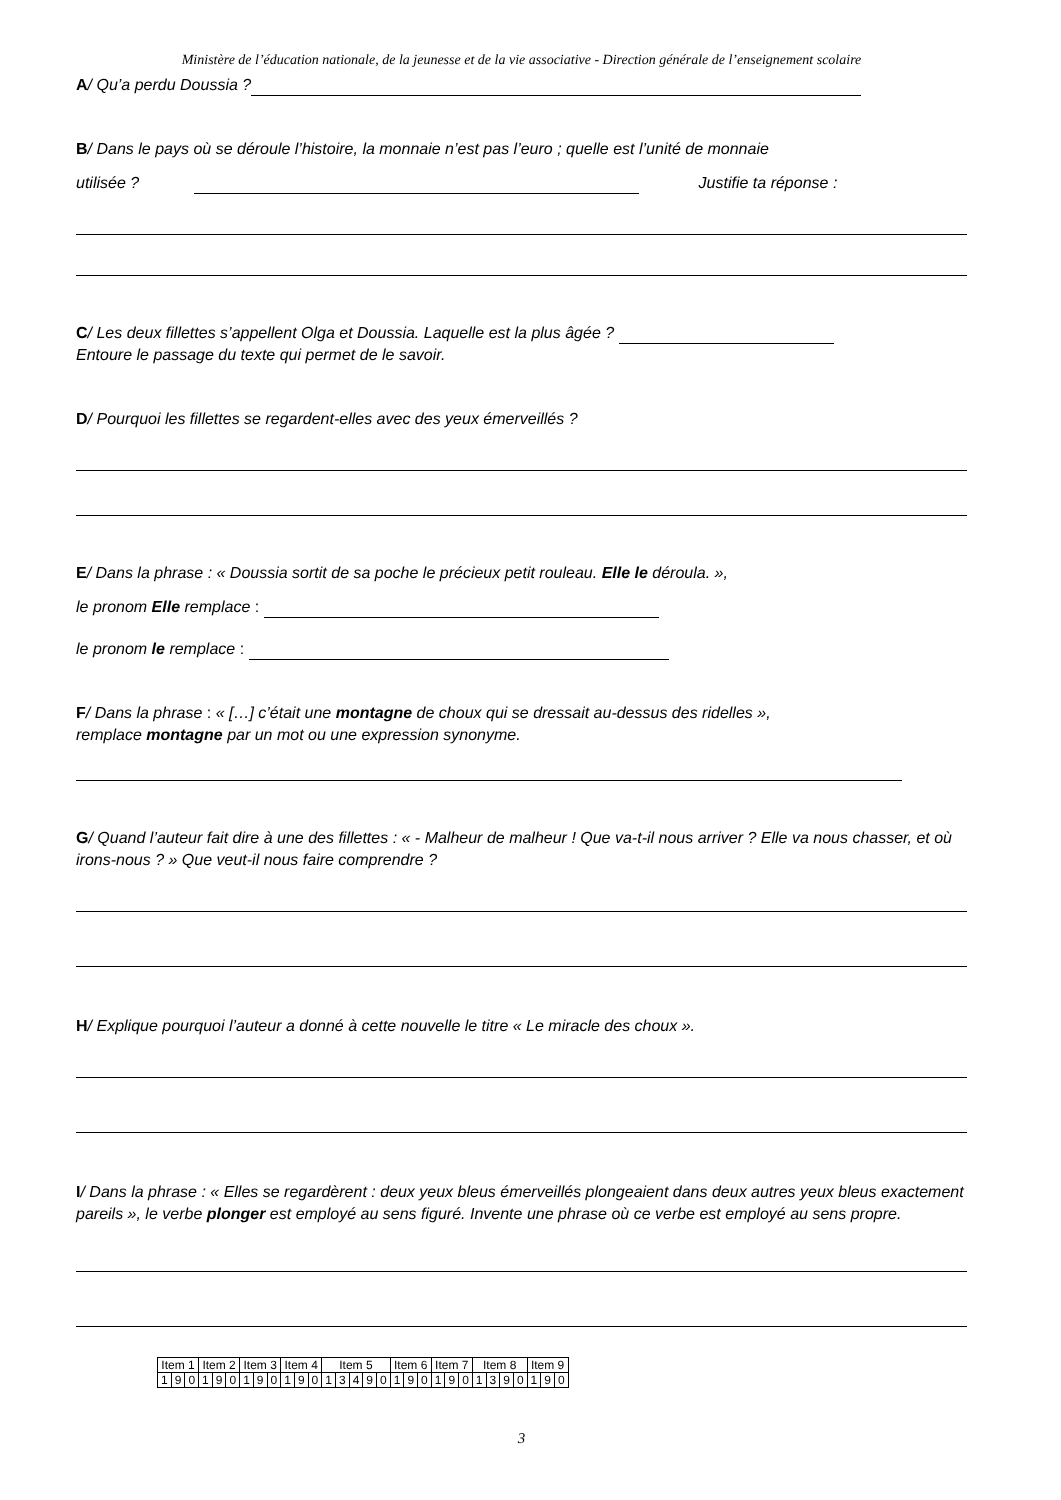Ministère de l’éducation nationale, de la jeunesse et de la vie associative - Direction générale de l’enseignement scolaire
A/ Qu’a perdu Doussia ?
B/ Dans le pays où se déroule l’histoire, la monnaie n’est pas l’euro ; quelle est l’unité de monnaie
utilisée ? Justifie ta réponse :
C/ Les deux fillettes s’appellent Olga et Doussia. Laquelle est la plus âgée ?
Entoure le passage du texte qui permet de le savoir.
D/ Pourquoi les fillettes se regardent-elles avec des yeux émerveillés ?
E/ Dans la phrase : « Doussia sortit de sa poche le précieux petit rouleau. Elle le déroula. »,
le pronom Elle remplace :
le pronom le remplace :
F/ Dans la phrase : « […] c’était une montagne de choux qui se dressait au-dessus des ridelles »,
remplace montagne par un mot ou une expression synonyme.
G/ Quand l’auteur fait dire à une des fillettes : « - Malheur de malheur ! Que va-t-il nous arriver ? Elle va nous chasser, et où irons-nous ? » Que veut-il nous faire comprendre ?
H/ Explique pourquoi l’auteur a donné à cette nouvelle le titre « Le miracle des choux ».
I/ Dans la phrase : « Elles se regardèrent : deux yeux bleus émerveillés plongeaient dans deux autres yeux bleus exactement pareils », le verbe plonger est employé au sens figuré. Invente une phrase où ce verbe est employé au sens propre.
| Item 1 | | | Item 2 | | | Item 3 | | | Item 4 | | | Item 5 | | | | | Item 6 | | | Item 7 | | | Item 8 | | | | Item 9 | | |
| 1 | 9 | 0 | 1 | 9 | 0 | 1 | 9 | 0 | 1 | 9 | 0 | 1 | 3 | 4 | 9 | 0 | 1 | 9 | 0 | 1 | 9 | 0 | 1 | 3 | 9 | 0 | 1 | 9 | 0 |
3